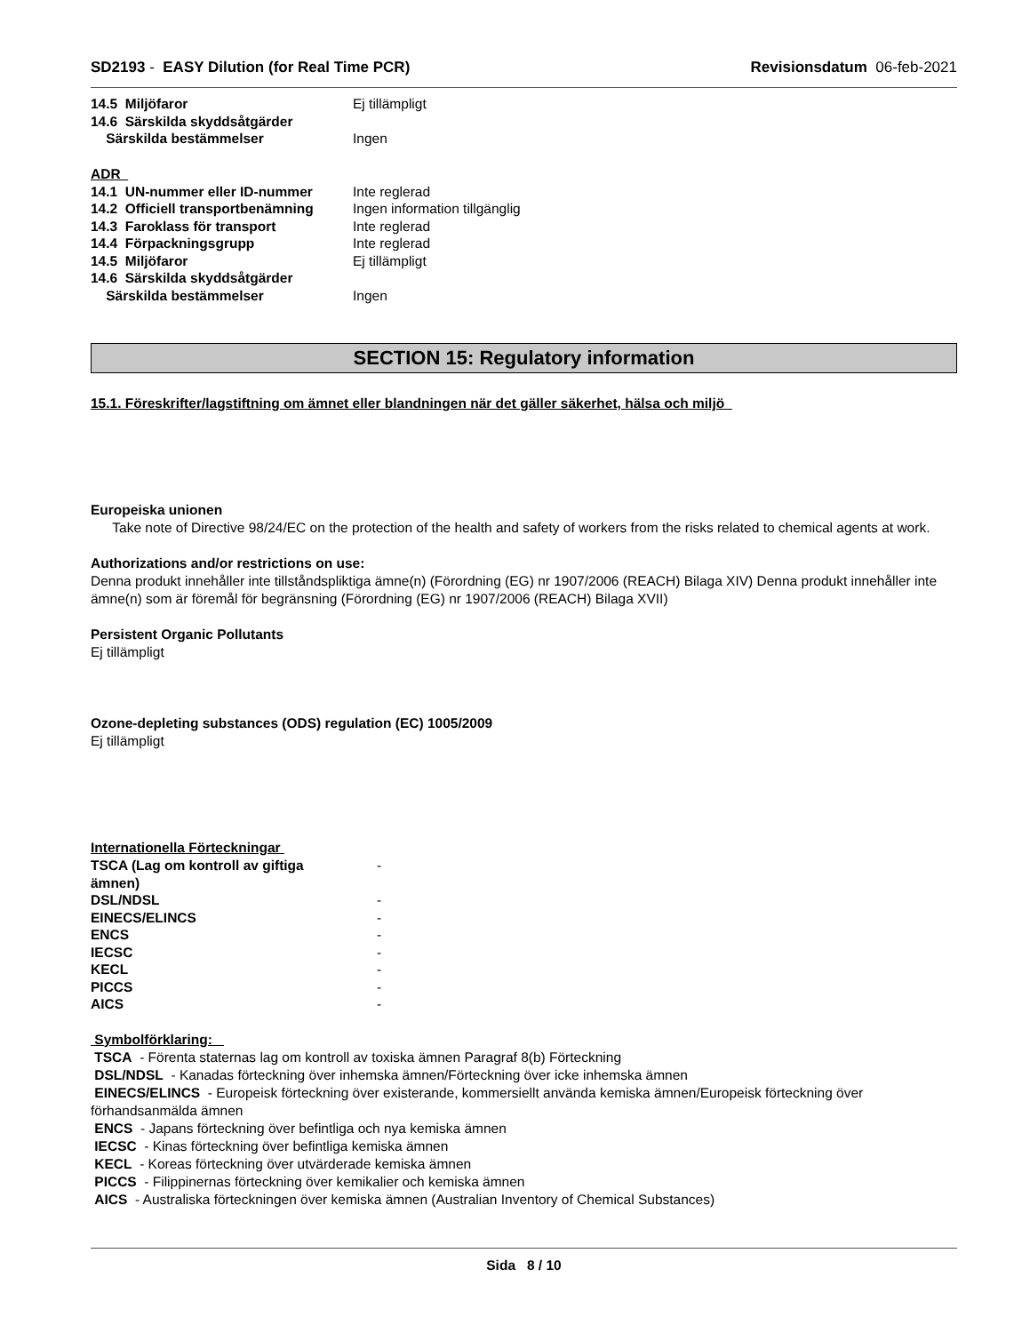SD2193 - EASY Dilution (for Real Time PCR)
Revisionsdatum 06-feb-2021
| 14.5 Miljöfaror | Ej tillämpligt |
| 14.6 Särskilda skyddsåtgärder | |
| Särskilda bestämmelser | Ingen |
ADR
| 14.1 UN-nummer eller ID-nummer | Inte reglerad |
| 14.2 Officiell transportbenämning | Ingen information tillgänglig |
| 14.3 Faroklass för transport | Inte reglerad |
| 14.4 Förpackningsgrupp | Inte reglerad |
| 14.5 Miljöfaror | Ej tillämpligt |
| 14.6 Särskilda skyddsåtgärder | |
| Särskilda bestämmelser | Ingen |
SECTION 15: Regulatory information
15.1. Föreskrifter/lagstiftning om ämnet eller blandningen när det gäller säkerhet, hälsa och miljö
Europeiska unionen
Take note of Directive 98/24/EC on the protection of the health and safety of workers from the risks related to chemical agents at work.
Authorizations and/or restrictions on use:
Denna produkt innehåller inte tillståndspliktiga ämne(n) (Förordning (EG) nr 1907/2006 (REACH) Bilaga XIV) Denna produkt innehåller inte ämne(n) som är föremål för begränsning (Förordning (EG) nr 1907/2006 (REACH) Bilaga XVII)
Persistent Organic Pollutants
Ej tillämpligt
Ozone-depleting substances (ODS) regulation (EC) 1005/2009
Ej tillämpligt
Internationella Förteckningar
| TSCA (Lag om kontroll av giftiga ämnen) | - |
| DSL/NDSL | - |
| EINECS/ELINCS | - |
| ENCS | - |
| IECSC | - |
| KECL | - |
| PICCS | - |
| AICS | - |
Symbolförklaring:
TSCA - Förenta staternas lag om kontroll av toxiska ämnen Paragraf 8(b) Förteckning
DSL/NDSL - Kanadas förteckning över inhemska ämnen/Förteckning över icke inhemska ämnen
EINECS/ELINCS - Europeisk förteckning över existerande, kommersiellt använda kemiska ämnen/Europeisk förteckning över förhandsanmälda ämnen
ENCS - Japans förteckning över befintliga och nya kemiska ämnen
IECSC - Kinas förteckning över befintliga kemiska ämnen
KECL - Koreas förteckning över utvärderade kemiska ämnen
PICCS - Filippinernas förteckning över kemikalier och kemiska ämnen
AICS - Australiska förteckningen över kemiska ämnen (Australian Inventory of Chemical Substances)
Sida 8 / 10